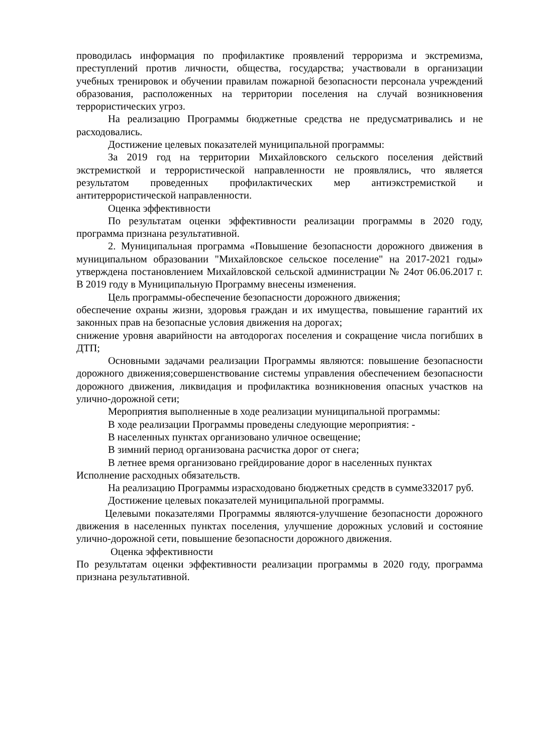проводилась информация по профилактике проявлений терроризма и экстремизма, преступлений против личности, общества, государства; участвовали в организации учебных тренировок и обучении правилам пожарной безопасности персонала учреждений образования, расположенных на территории поселения на случай возникновения террористических угроз.
На реализацию Программы бюджетные средства не предусматривались и не расходовались.
Достижение целевых показателей муниципальной программы:
За 2019 год на территории Михайловского сельского поселения действий экстремисткой и террористической направленности не проявлялись, что является результатом проведенных профилактических мер антиэкстремисткой и антитеррористической направленности.
Оценка эффективности
По результатам оценки эффективности реализации программы в 2020 году, программа признана результативной.
2. Муниципальная программа «Повышение безопасности дорожного движения в муниципальном образовании "Михайловское сельское поселение" на 2017-2021 годы» утверждена постановлением Михайловской сельской администрации № 24от 06.06.2017 г. В 2019 году в Муниципальную Программу внесены изменения.
Цель программы-обеспечение безопасности дорожного движения;
обеспечение охраны жизни, здоровья граждан и их имущества, повышение гарантий их законных прав на безопасные условия движения на дорогах;
снижение уровня аварийности на автодорогах поселения и сокращение числа погибших в ДТП;
Основными задачами реализации Программы являются: повышение безопасности дорожного движения;совершенствование системы управления обеспечением безопасности дорожного движения, ликвидация и профилактика возникновения опасных участков на улично-дорожной сети;
Мероприятия выполненные в ходе реализации муниципальной программы:
В ходе реализации Программы проведены следующие мероприятия: -
В населенных пунктах организовано уличное освещение;
В зимний период организована расчистка дорог от снега;
В летнее время организовано грейдирование дорог в населенных пунктах
Исполнение расходных обязательств.
На реализацию Программы израсходовано бюджетных средств в сумме332017 руб.
Достижение целевых показателей муниципальной программы.
Целевыми показателями Программы являются-улучшение безопасности дорожного движения в населенных пунктах поселения, улучшение дорожных условий и состояние улично-дорожной сети, повышение безопасности дорожного движения.
Оценка эффективности
По результатам оценки эффективности реализации программы в 2020 году, программа признана результативной.